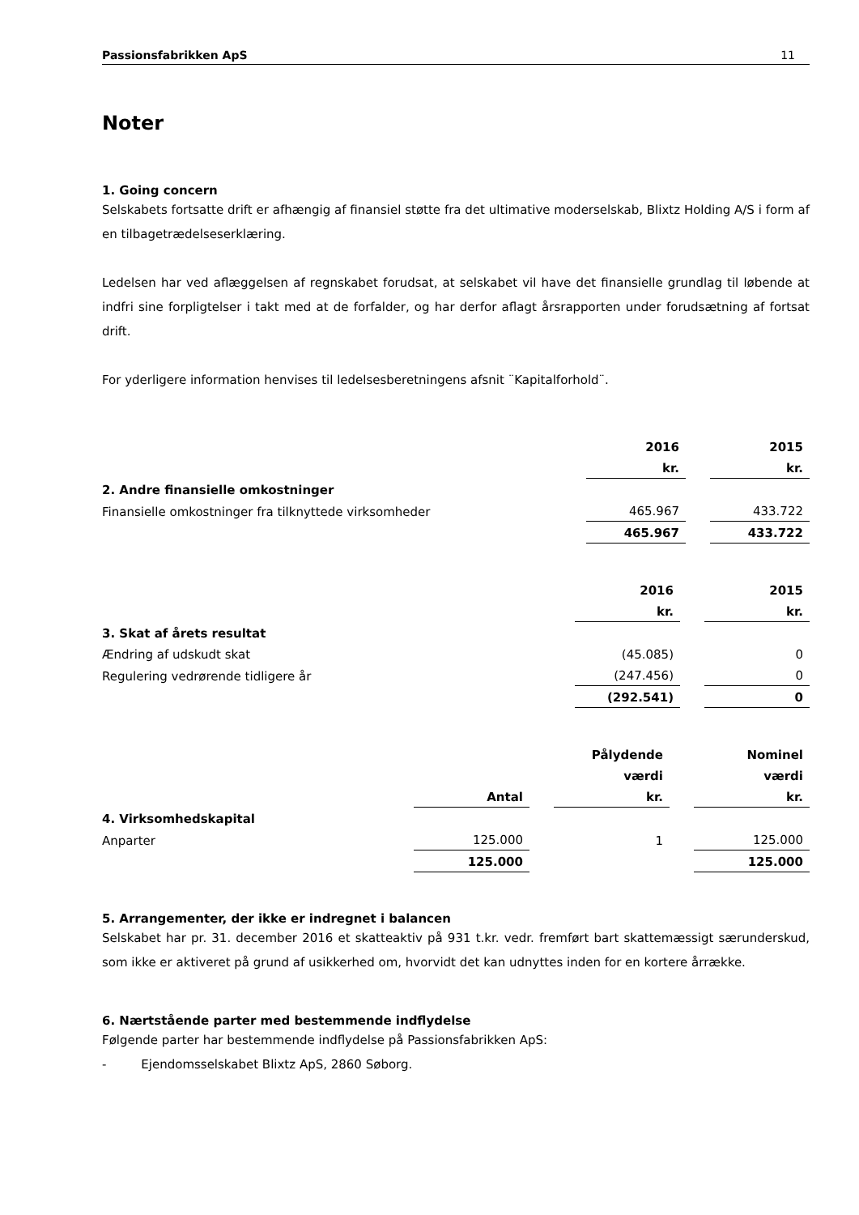Passionsfabrikken ApS 11
Noter
1. Going concern
Selskabets fortsatte drift er afhængig af finansiel støtte fra det ultimative moderselskab, Blixtz Holding A/S i form af en tilbagetrædelseserklæring.
Ledelsen har ved aflæggelsen af regnskabet forudsat, at selskabet vil have det finansielle grundlag til løbende at indfri sine forpligtelser i takt med at de forfalder, og har derfor aflagt årsrapporten under forudsætning af fortsat drift.
For yderligere information henvises til ledelsesberetningens afsnit ¨Kapitalforhold¨.
| | 2016 | | 2015 |
| --- | --- | --- | --- |
| | kr. | | kr. |
| 2. Andre finansielle omkostninger | | | |
| Finansielle omkostninger fra tilknyttede virksomheder | 465.967 | | 433.722 |
| | 465.967 | | 433.722 |
| | 2016 | | 2015 |
| --- | --- | --- | --- |
| | kr. | | kr. |
| 3. Skat af årets resultat | | | |
| Ændring af udskudt skat | (45.085) | | 0 |
| Regulering vedrørende tidligere år | (247.456) | | 0 |
| | (292.541) | | 0 |
| | | | Pålydende | | Nominel |
| --- | --- | --- | --- | --- | --- |
| | | | værdi | | værdi |
| | Antal | | kr. | | kr. |
| 4. Virksomhedskapital | | | | | |
| Anparter | 125.000 | | 1 | | 125.000 |
| | 125.000 | | | | 125.000 |
5. Arrangementer, der ikke er indregnet i balancen
Selskabet har pr. 31. december 2016 et skatteaktiv på 931 t.kr. vedr. fremført bart skattemæssigt særunderskud, som ikke er aktiveret på grund af usikkerhed om, hvorvidt det kan udnyttes inden for en kortere årrække.
6. Nærtstående parter med bestemmende indflydelse
Følgende parter har bestemmende indflydelse på Passionsfabrikken ApS:
- Ejendomsselskabet Blixtz ApS, 2860 Søborg.